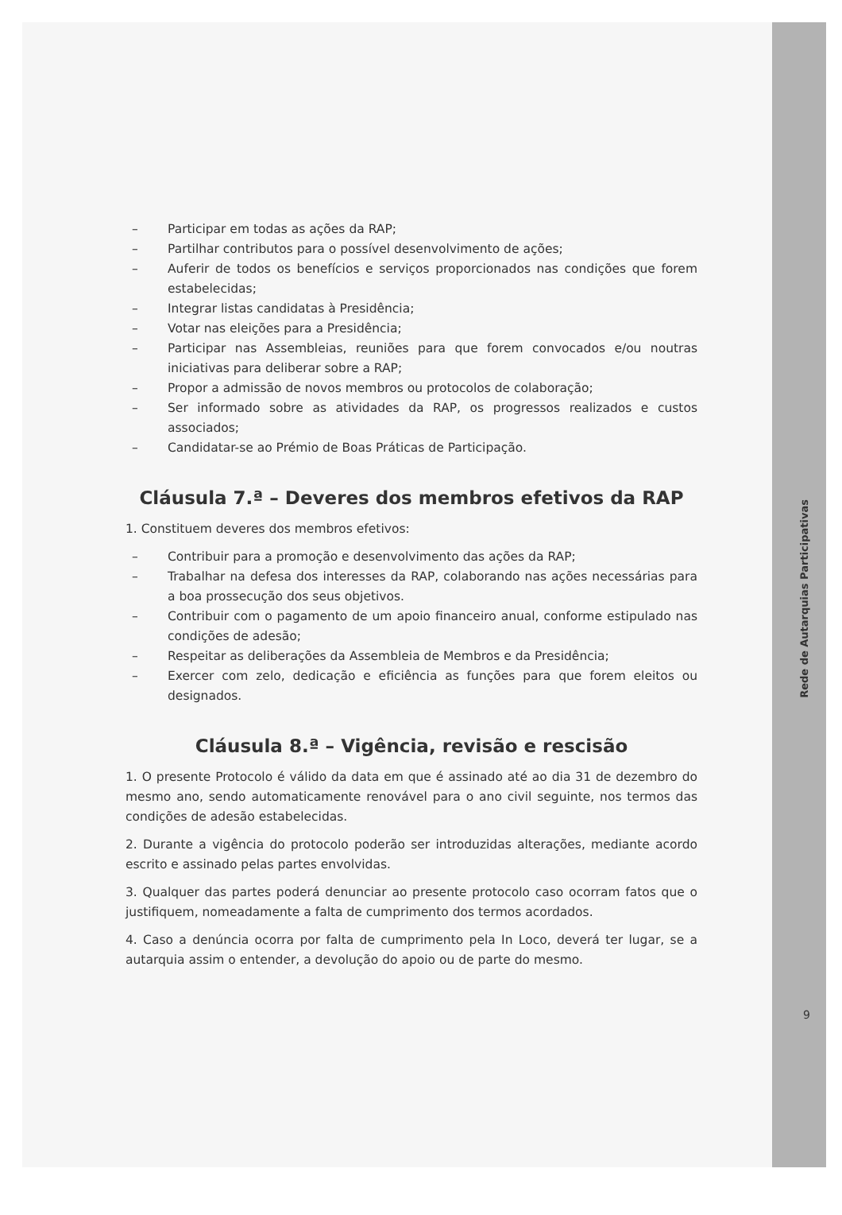– Participar em todas as ações da RAP;
– Partilhar contributos para o possível desenvolvimento de ações;
– Auferir de todos os benefícios e serviços proporcionados nas condições que forem estabelecidas;
– Integrar listas candidatas à Presidência;
– Votar nas eleições para a Presidência;
– Participar nas Assembleias, reuniões para que forem convocados e/ou noutras iniciativas para deliberar sobre a RAP;
– Propor a admissão de novos membros ou protocolos de colaboração;
– Ser informado sobre as atividades da RAP, os progressos realizados e custos associados;
– Candidatar-se ao Prémio de Boas Práticas de Participação.
Cláusula 7.ª – Deveres dos membros efetivos da RAP
1. Constituem deveres dos membros efetivos:
– Contribuir para a promoção e desenvolvimento das ações da RAP;
– Trabalhar na defesa dos interesses da RAP, colaborando nas ações necessárias para a boa prossecução dos seus objetivos.
– Contribuir com o pagamento de um apoio financeiro anual, conforme estipulado nas condições de adesão;
– Respeitar as deliberações da Assembleia de Membros e da Presidência;
– Exercer com zelo, dedicação e eficiência as funções para que forem eleitos ou designados.
Cláusula 8.ª – Vigência, revisão e rescisão
1. O presente Protocolo é válido da data em que é assinado até ao dia 31 de dezembro do mesmo ano, sendo automaticamente renovável para o ano civil seguinte, nos termos das condições de adesão estabelecidas.
2. Durante a vigência do protocolo poderão ser introduzidas alterações, mediante acordo escrito e assinado pelas partes envolvidas.
3. Qualquer das partes poderá denunciar ao presente protocolo caso ocorram fatos que o justifiquem, nomeadamente a falta de cumprimento dos termos acordados.
4. Caso a denúncia ocorra por falta de cumprimento pela In Loco, deverá ter lugar, se a autarquia assim o entender, a devolução do apoio ou de parte do mesmo.
Rede de Autarquias Participativas
9